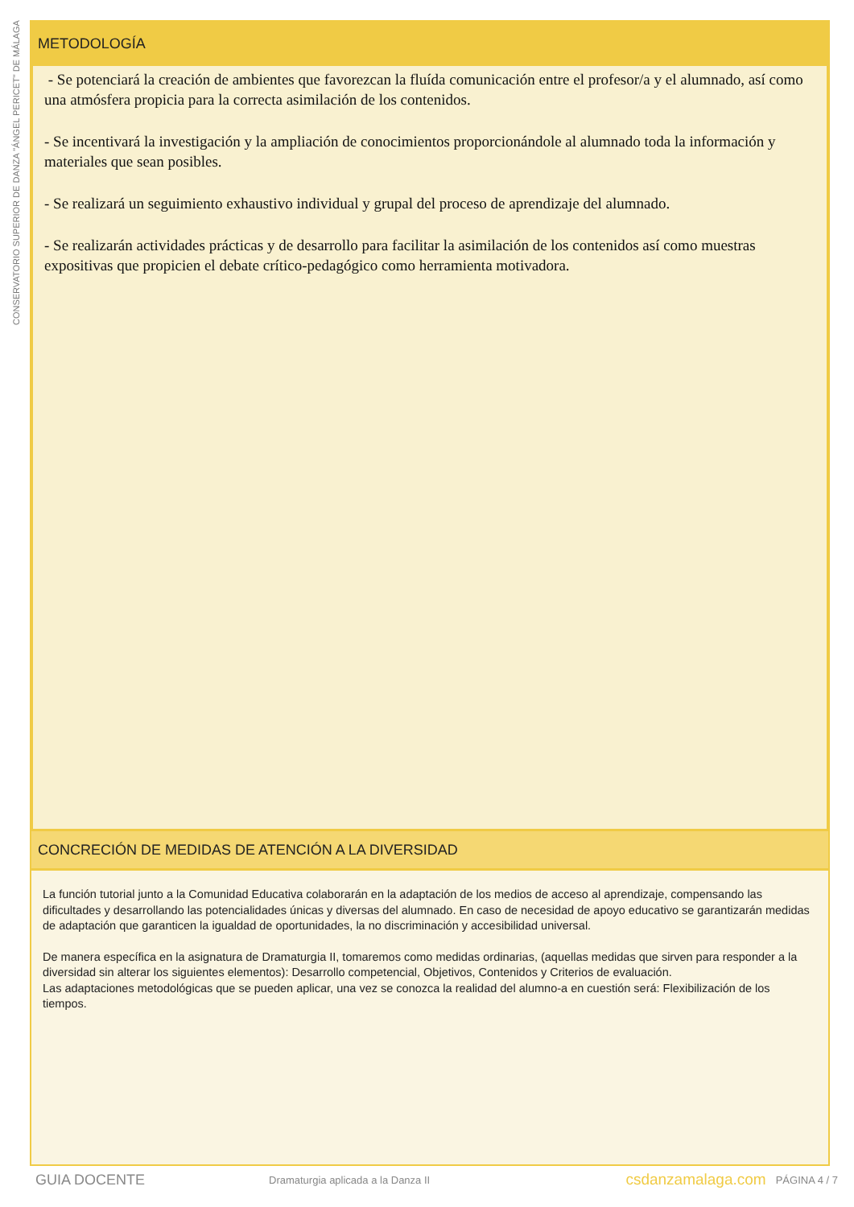CONSERVATORIO SUPERIOR DE DANZA "ÁNGEL PERICET" DE MÁLAGA
METODOLOGÍA
- Se potenciará la creación de ambientes que favorezcan la fluída comunicación entre el profesor/a y el alumnado, así como una atmósfera propicia para la correcta asimilación de los contenidos.
- Se incentivará la investigación y la ampliación de conocimientos proporcionándole al alumnado toda la información y materiales que sean posibles.
- Se realizará un seguimiento exhaustivo individual y grupal del proceso de aprendizaje del alumnado.
- Se realizarán actividades prácticas y de desarrollo para facilitar la asimilación de los contenidos así como muestras expositivas que propicien el debate crítico-pedagógico como herramienta motivadora.
CONCRECIÓN DE MEDIDAS DE ATENCIÓN A LA DIVERSIDAD
La función tutorial junto a la Comunidad Educativa colaborarán en la adaptación de los medios de acceso al aprendizaje, compensando las dificultades y desarrollando las potencialidades únicas y diversas del alumnado. En caso de necesidad de apoyo educativo se garantizarán medidas de adaptación que garanticen la igualdad de oportunidades, la no discriminación y accesibilidad universal.
De manera específica en la asignatura de Dramaturgia II, tomaremos como medidas ordinarias, (aquellas medidas que sirven para responder a la diversidad sin alterar los siguientes elementos): Desarrollo competencial, Objetivos, Contenidos y Criterios de evaluación.
Las adaptaciones metodológicas que se pueden aplicar, una vez se conozca la realidad del alumno-a en cuestión será: Flexibilización de los tiempos.
GUIA DOCENTE Dramaturgia aplicada a la Danza II csdanzamalaga.com PÁGINA 4 / 7